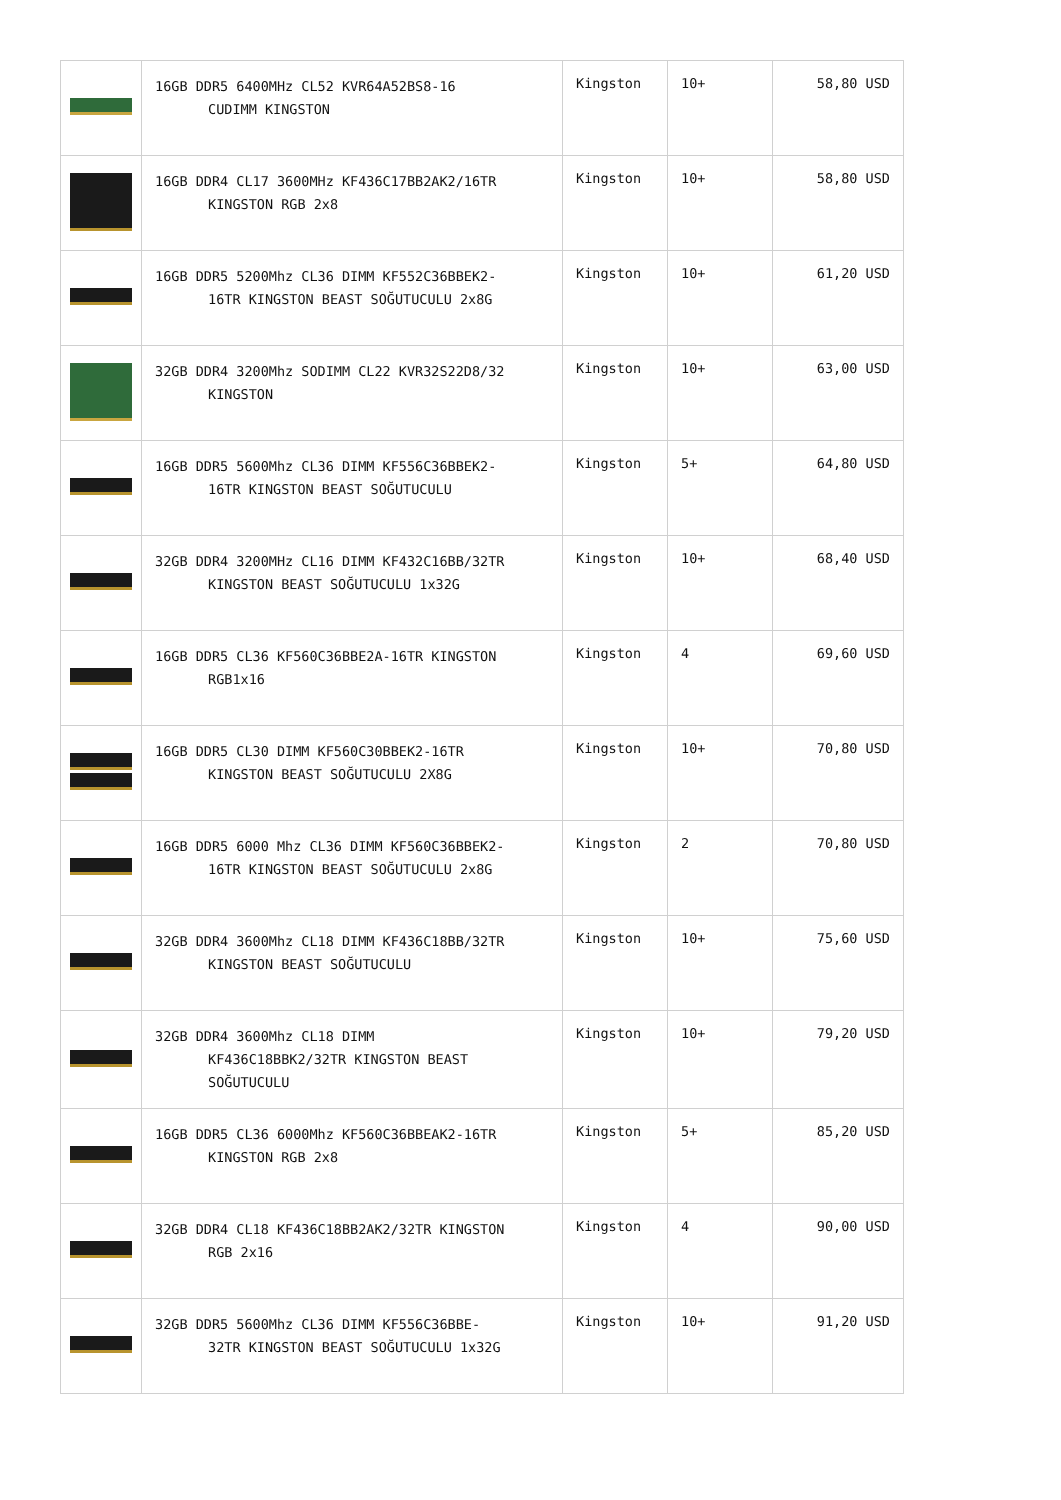| | 16GB DDR5 6400MHz CL52 KVR64A52BS8-16 CUDIMM KINGSTON | Kingston | 10+ | 58,80 USD |
| | 16GB DDR4 CL17 3600MHz KF436C17BB2AK2/16TR KINGSTON RGB 2x8 | Kingston | 10+ | 58,80 USD |
| | 16GB DDR5 5200Mhz CL36 DIMM KF552C36BBEK2- 16TR KINGSTON BEAST SOĞUTUCULU 2x8G | Kingston | 10+ | 61,20 USD |
| | 32GB DDR4 3200Mhz SODIMM CL22 KVR32S22D8/32 KINGSTON | Kingston | 10+ | 63,00 USD |
| | 16GB DDR5 5600Mhz CL36 DIMM KF556C36BBEK2- 16TR KINGSTON BEAST SOĞUTUCULU | Kingston | 5+ | 64,80 USD |
| | 32GB DDR4 3200MHz CL16 DIMM KF432C16BB/32TR KINGSTON BEAST SOĞUTUCULU 1x32G | Kingston | 10+ | 68,40 USD |
| | 16GB DDR5 CL36 KF560C36BBE2A-16TR KINGSTON RGB1x16 | Kingston | 4 | 69,60 USD |
| | 16GB DDR5 CL30 DIMM KF560C30BBEK2-16TR KINGSTON BEAST SOĞUTUCULU 2X8G | Kingston | 10+ | 70,80 USD |
| | 16GB DDR5 6000 Mhz CL36 DIMM KF560C36BBEK2- 16TR KINGSTON BEAST SOĞUTUCULU 2x8G | Kingston | 2 | 70,80 USD |
| | 32GB DDR4 3600Mhz CL18 DIMM KF436C18BB/32TR KINGSTON BEAST SOĞUTUCULU | Kingston | 10+ | 75,60 USD |
| | 32GB DDR4 3600Mhz CL18 DIMM KF436C18BBK2/32TR KINGSTON BEAST SOĞUTUCULU | Kingston | 10+ | 79,20 USD |
| | 16GB DDR5 CL36 6000Mhz KF560C36BBEAK2-16TR KINGSTON RGB 2x8 | Kingston | 5+ | 85,20 USD |
| | 32GB DDR4 CL18 KF436C18BB2AK2/32TR KINGSTON RGB 2x16 | Kingston | 4 | 90,00 USD |
| | 32GB DDR5 5600Mhz CL36 DIMM KF556C36BBE- 32TR KINGSTON BEAST SOĞUTUCULU 1x32G | Kingston | 10+ | 91,20 USD |